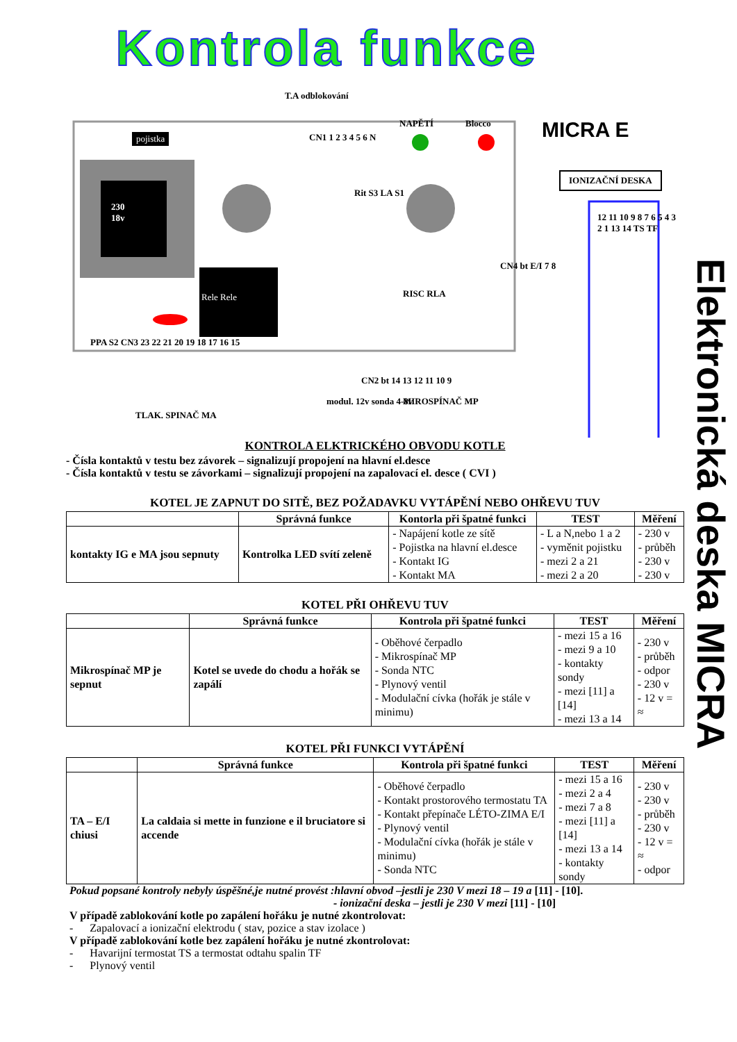Kontrola funkce
Elektronická deska MICRA
pojistka
230
18v
T.A odblokování
NAPĚTÍ Blocco MICRA E
IONIZAČNÍ DESKA
Rele Rele
CN1 1 2 3 4 5 6 N
Rit S3 LA S1
RISC RLA
CN4 bt E/I 7 8
PPA S2 CN3 23 22 21 20 19 18 17 16 15
CN2 bt 14 13 12 11 10 9
TLAK. SPINAČ MA
modul. 12v sonda 4-8v MIROSPÍNAČ MP
12 11 10 9 8 7 6 5 4 3 2 1 13 14 TS TF
KONTROLA ELKTRICKÉHO OBVODU KOTLE
- Čísla kontaktů v testu bez závorek – signalizují propojení na hlavní el.desce
- Čísla kontaktů v testu se závorkami – signalizují propojení na zapalovací el. desce ( CVI )
KOTEL JE ZAPNUT DO SITĚ, BEZ POŽADAVKU VYTÁPĚNÍ NEBO OHŘEVU TUV
| | Správná funkce | Kontorla při špatné funkci | TEST | Měření |
| --- | --- | --- | --- | --- |
| kontakty IG e MA jsou sepnuty | Kontrolka LED svítí zeleně | - Napájení kotle ze sítě - Pojistka na hlavní el.desce - Kontakt IG - Kontakt MA | - L a N,nebo 1 a 2 - vyměnit pojistku - mezi 2 a 21 - mezi 2 a 20 | - 230 v - průběh - 230 v - 230 v |
KOTEL PŘI OHŘEVU TUV
| | Správná funkce | Kontrola při špatné funkci | TEST | Měření |
| --- | --- | --- | --- | --- |
| Mikrospínač MP je sepnut | Kotel se uvede do chodu a hořák se zapálí | - Oběhové čerpadlo - Mikrospínač MP - Sonda NTC - Plynový ventil - Modulační cívka (hořák je stále v minimu) | - mezi 15 a 16 - mezi 9 a 10 - kontakty sondy - mezi [11] a [14] - mezi 13 a 14 | - 230 v - průběh - odpor - 230 v - 12 v = ≈ |
KOTEL PŘI FUNKCI VYTÁPĚNÍ
| | Správná funkce | Kontrola při špatné funkci | TEST | Měření |
| --- | --- | --- | --- | --- |
| TA – E/I chiusi | La caldaia si mette in funzione e il bruciatore si accende | - Oběhové čerpadlo - Kontakt prostorového termostatu TA - Kontakt přepínače LÉTO-ZIMA E/I - Plynový ventil - Modulační cívka (hořák je stále v minimu) - Sonda NTC | - mezi 15 a 16 - mezi 2 a 4 - mezi 7 a 8 - mezi [11] a [14] - mezi 13 a 14 - kontakty sondy | - 230 v - 230 v - průběh - 230 v - 12 v = ≈ - odpor |
Pokud popsané kontroly nebyly úspěšné,je nutné provést :hlavní obvod –jestli je 230 V mezi 18 – 19 a [11] - [10].
- ionizační deska – jestli je 230 V mezi [11] - [10]
V případě zablokování kotle po zapálení hořáku je nutné zkontrolovat:
- Zapalovací a ionizační elektrodu ( stav, pozice a stav izolace )
V případě zablokování kotle bez zapálení hořáku je nutné zkontrolovat:
- Havarijní termostat TS a termostat odtahu spalin TF
- Plynový ventil